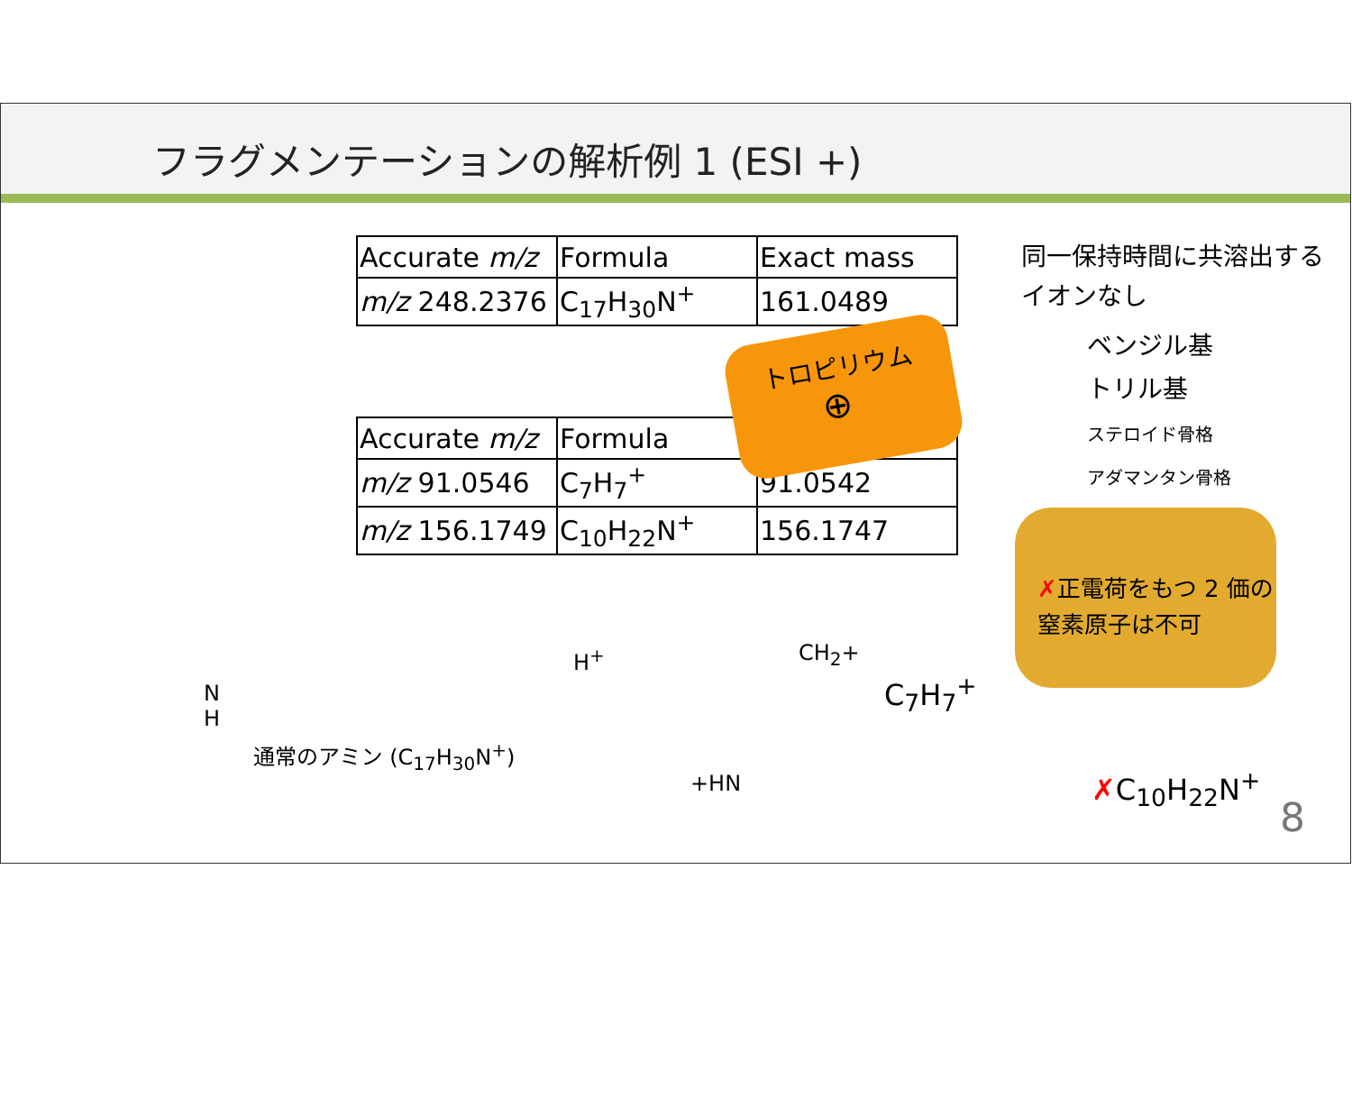フラグメンテーションの解析例 1 (ESI +)
| Accurate m/z | Formula | Exact mass |
| m/z 248.2376 | C<sub>17</sub>H<sub>30</sub>N<sup>+</sup> | 161.0489 |
| Accurate m/z | Formula | |
| m/z 91.0546 | C<sub>7</sub>H<sub>7</sub><sup>+</sup> | 91.0542 |
| m/z 156.1749 | C<sub>10</sub>H<sub>22</sub>N<sup>+</sup> | 156.1747 |
トロピリウム
⊕
同一保持時間に共溶出する
イオンなし
ベンジル基
トリル基
ステロイド骨格
アダマンタン骨格
✗正電荷をもつ 2 価の
窒素原子は不可
N
H
H<sup>+</sup>
通常のアミン (C<sub>17</sub>H<sub>30</sub>N<sup>+</sup>)
CH<sub>2</sub>+
C<sub>7</sub>H<sub>7</sub><sup>+</sup>
+HN ✗C<sub>10</sub>H<sub>22</sub>N<sup>+</sup>
8